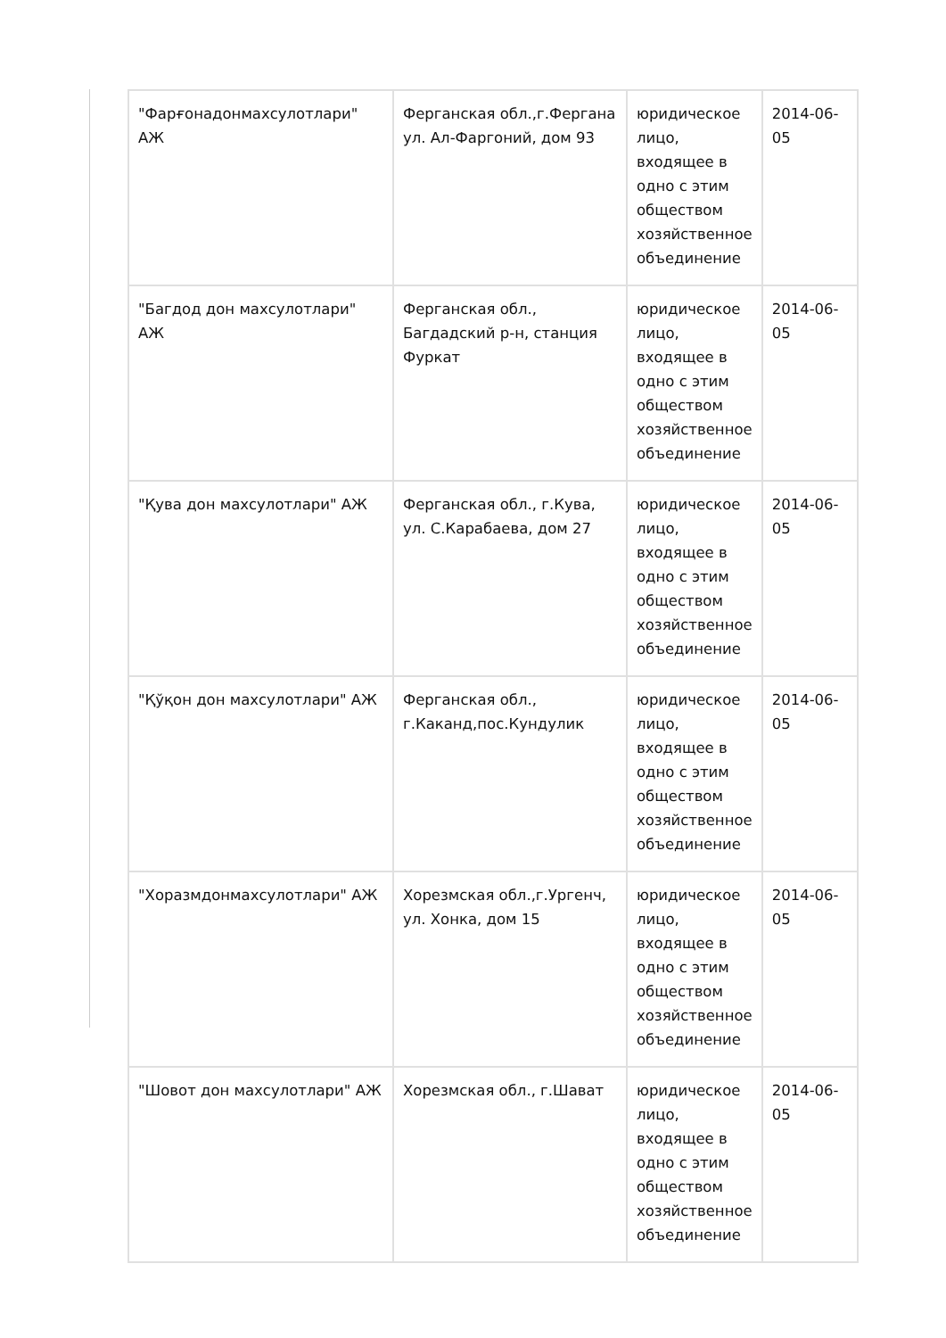| "Фарғонадонмахсулотлари" АЖ | Ферганская обл.,г.Фергана ул. Ал-Фаргоний, дом 93 | юридическое лицо, входящее в одно с этим обществом хозяйственное объединение | 2014-06-05 |
| "Багдод дон махсулотлари" АЖ | Ферганская обл., Багдадский р-н, станция Фуркат | юридическое лицо, входящее в одно с этим обществом хозяйственное объединение | 2014-06-05 |
| "Қува дон махсулотлари" АЖ | Ферганская обл., г.Кува, ул. С.Карабаева, дом 27 | юридическое лицо, входящее в одно с этим обществом хозяйственное объединение | 2014-06-05 |
| "Қўқон дон махсулотлари" АЖ | Ферганская обл., г.Каканд,пос.Кундулик | юридическое лицо, входящее в одно с этим обществом хозяйственное объединение | 2014-06-05 |
| "Хоразмдонмахсулотлари" АЖ | Хорезмская обл.,г.Ургенч, ул. Хонка, дом 15 | юридическое лицо, входящее в одно с этим обществом хозяйственное объединение | 2014-06-05 |
| "Шовот дон махсулотлари" АЖ | Хорезмская обл., г.Шават | юридическое лицо, входящее в одно с этим обществом хозяйственное объединение | 2014-06-05 |